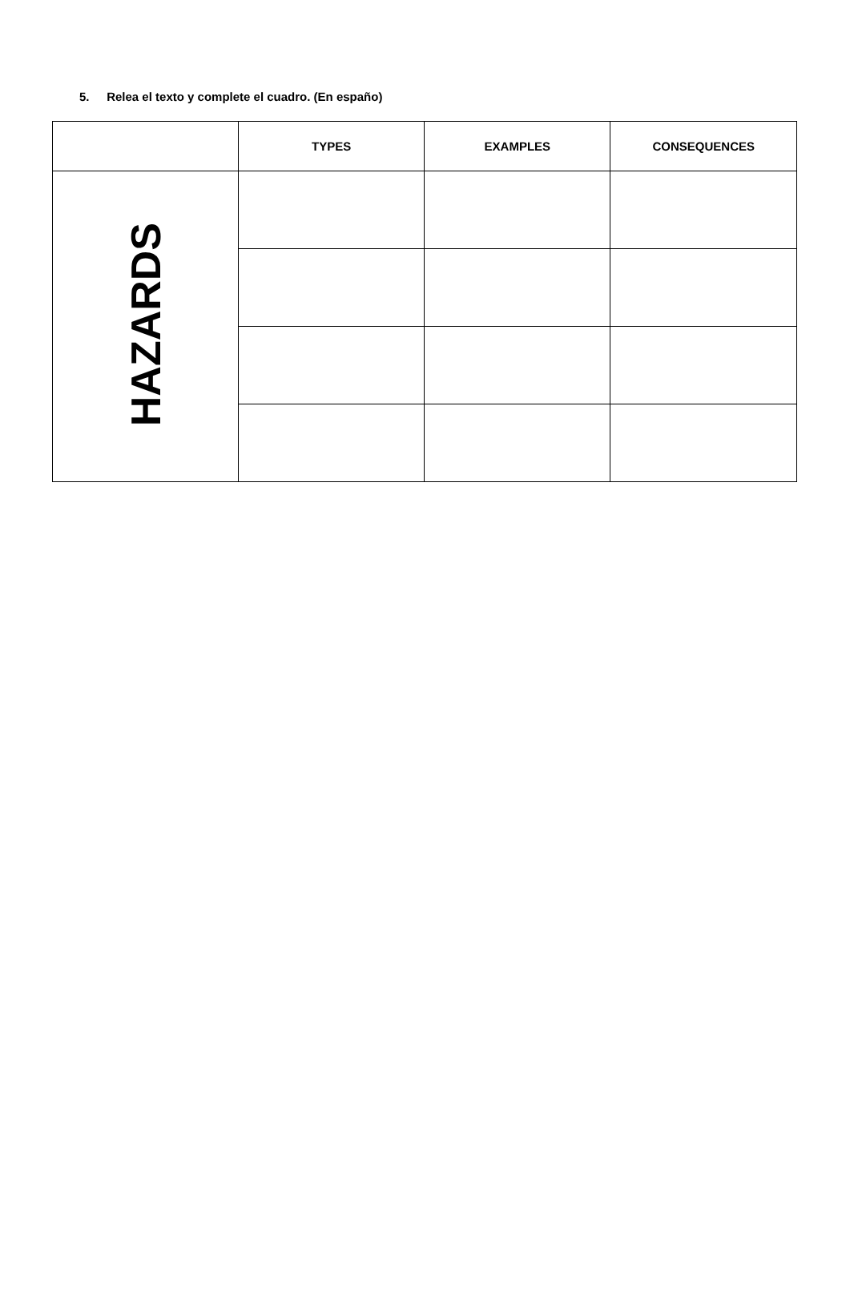5. Relea el texto y complete el cuadro. (En españo)
| | TYPES | EXAMPLES | CONSEQUENCES |
| --- | --- | --- | --- |
| HAZARDS | | | |